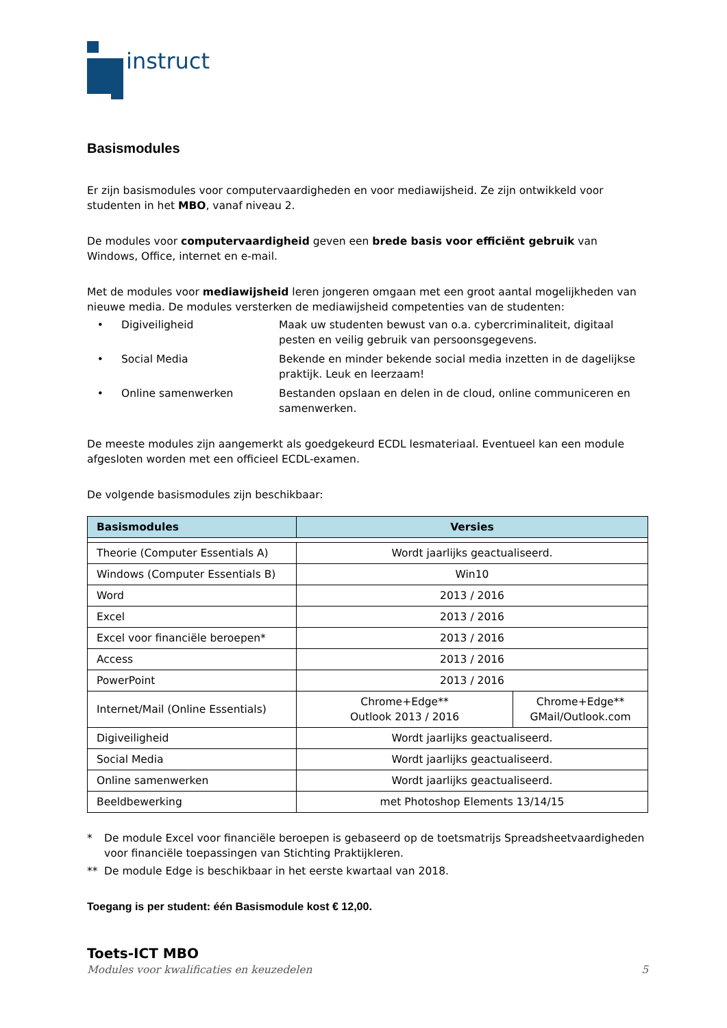instruct
Basismodules
Er zijn basismodules voor computervaardigheden en voor mediawijsheid. Ze zijn ontwikkeld voor studenten in het MBO, vanaf niveau 2.
De modules voor computervaardigheid geven een brede basis voor efficiënt gebruik van Windows, Office, internet en e-mail.
Met de modules voor mediawijsheid leren jongeren omgaan met een groot aantal mogelijkheden van nieuwe media. De modules versterken de mediawijsheid competenties van de studenten:
• Digiveiligheid Maak uw studenten bewust van o.a. cybercriminaliteit, digitaal pesten en veilig gebruik van persoonsgegevens. • Social Media Bekende en minder bekende social media inzetten in de dagelijkse praktijk. Leuk en leerzaam! • Online samenwerken Bestanden opslaan en delen in de cloud, online communiceren en samenwerken.
De meeste modules zijn aangemerkt als goedgekeurd ECDL lesmateriaal. Eventueel kan een module afgesloten worden met een officieel ECDL-examen.
De volgende basismodules zijn beschikbaar:
| Basismodules | Versies | |
| --- | --- | --- |
| Theorie (Computer Essentials A) | Wordt jaarlijks geactualiseerd. | |
| Windows (Computer Essentials B) | Win10 | |
| Word | 2013 / 2016 | |
| Excel | 2013 / 2016 | |
| Excel voor financiële beroepen* | 2013 / 2016 | |
| Access | 2013 / 2016 | |
| PowerPoint | 2013 / 2016 | |
| Internet/Mail (Online Essentials) | Chrome+Edge** Outlook 2013 / 2016 | Chrome+Edge** GMail/Outlook.com |
| Digiveiligheid | Wordt jaarlijks geactualiseerd. | |
| Social Media | Wordt jaarlijks geactualiseerd. | |
| Online samenwerken | Wordt jaarlijks geactualiseerd. | |
| Beeldbewerking | met Photoshop Elements 13/14/15 | |
* De module Excel voor financiële beroepen is gebaseerd op de toetsmatrijs Spreadsheetvaardigheden voor financiële toepassingen van Stichting Praktijkleren. ** De module Edge is beschikbaar in het eerste kwartaal van 2018.
Toegang is per student: één Basismodule kost € 12,00.
Toets-ICT MBO
Modules voor kwalificaties en keuzedelen 5